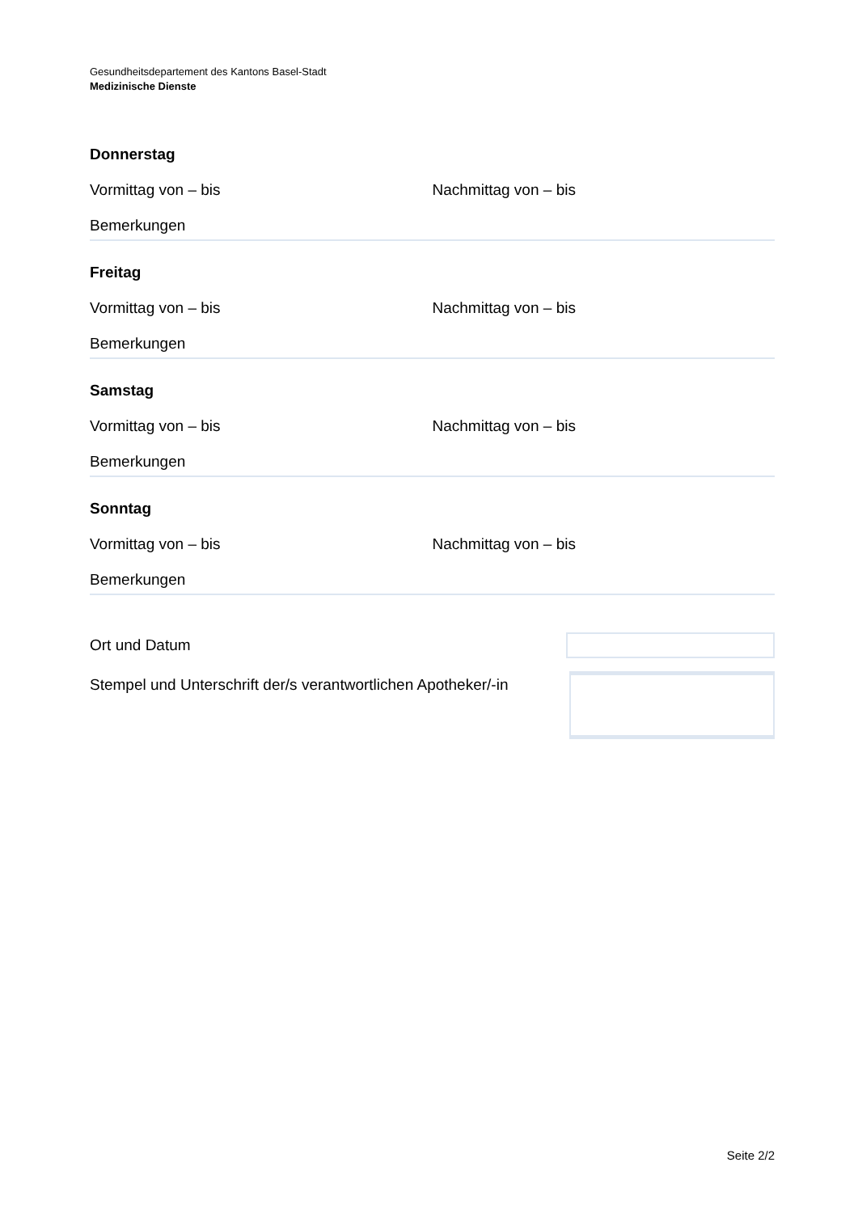Gesundheitsdepartement des Kantons Basel-Stadt
Medizinische Dienste
Donnerstag
Vormittag von – bis Nachmittag von – bis
Bemerkungen
Freitag
Vormittag von – bis Nachmittag von – bis
Bemerkungen
Samstag
Vormittag von – bis Nachmittag von – bis
Bemerkungen
Sonntag
Vormittag von – bis Nachmittag von – bis
Bemerkungen
Ort und Datum
Stempel und Unterschrift der/s verantwortlichen Apotheker/-in
Seite 2/2